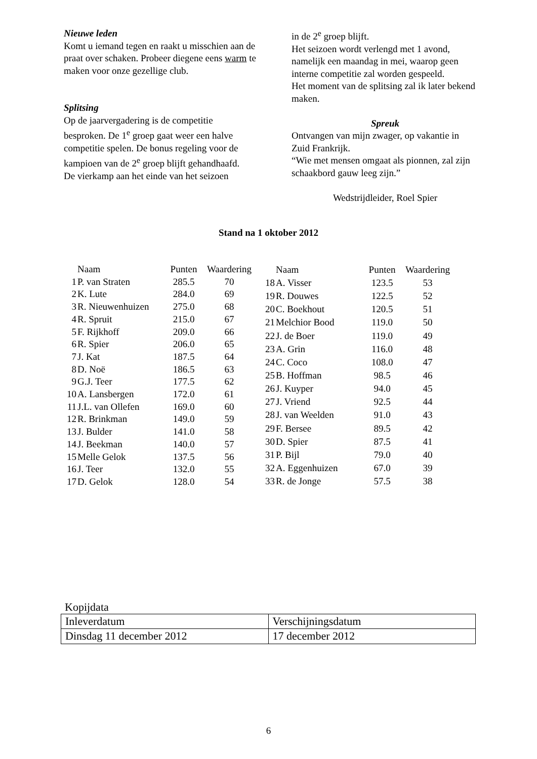Nieuwe leden
Komt u iemand tegen en raakt u misschien aan de praat over schaken. Probeer diegene eens warm te maken voor onze gezellige club.
Splitsing
Op de jaarvergadering is de competitie besproken. De 1<sup>e</sup> groep gaat weer een halve competitie spelen. De bonus regeling voor de kampioen van de 2<sup>e</sup> groep blijft gehandhaafd.
De vierkamp aan het einde van het seizoen
in de 2<sup>e</sup> groep blijft.
Het seizoen wordt verlengd met 1 avond, namelijk een maandag in mei, waarop geen interne competitie zal worden gespeeld.
Het moment van de splitsing zal ik later bekend maken.
Spreuk
Ontvangen van mijn zwager, op vakantie in Zuid Frankrijk.
“Wie met mensen omgaat als pionnen, zal zijn schaakbord gauw leeg zijn.”
Wedstrijdleider, Roel Spier
Stand na 1 oktober 2012
| | Naam | Punten | Waardering |
| --- | --- | --- | --- |
| 1 | P. van Straten | 285.5 | 70 |
| 2 | K. Lute | 284.0 | 69 |
| 3 | R. Nieuwenhuizen | 275.0 | 68 |
| 4 | R. Spruit | 215.0 | 67 |
| 5 | F. Rijkhoff | 209.0 | 66 |
| 6 | R. Spier | 206.0 | 65 |
| 7 | J. Kat | 187.5 | 64 |
| 8 | D. Noë | 186.5 | 63 |
| 9 | G.J. Teer | 177.5 | 62 |
| 10 | A. Lansbergen | 172.0 | 61 |
| 11 | J.L. van Ollefen | 169.0 | 60 |
| 12 | R. Brinkman | 149.0 | 59 |
| 13 | J. Bulder | 141.0 | 58 |
| 14 | J. Beekman | 140.0 | 57 |
| 15 | Melle Gelok | 137.5 | 56 |
| 16 | J. Teer | 132.0 | 55 |
| 17 | D. Gelok | 128.0 | 54 |
| | Naam | Punten | Waardering |
| --- | --- | --- | --- |
| 18 | A. Visser | 123.5 | 53 |
| 19 | R. Douwes | 122.5 | 52 |
| 20 | C. Boekhout | 120.5 | 51 |
| 21 | Melchior Bood | 119.0 | 50 |
| 22 | J. de Boer | 119.0 | 49 |
| 23 | A. Grin | 116.0 | 48 |
| 24 | C. Coco | 108.0 | 47 |
| 25 | B. Hoffman | 98.5 | 46 |
| 26 | J. Kuyper | 94.0 | 45 |
| 27 | J. Vriend | 92.5 | 44 |
| 28 | J. van Weelden | 91.0 | 43 |
| 29 | F. Bersee | 89.5 | 42 |
| 30 | D. Spier | 87.5 | 41 |
| 31 | P. Bijl | 79.0 | 40 |
| 32 | A. Eggenhuizen | 67.0 | 39 |
| 33 | R. de Jonge | 57.5 | 38 |
Kopijdata
| Inleverdatum | Verschijningsdatum |
| Dinsdag 11 december 2012 | 17 december 2012 |
6